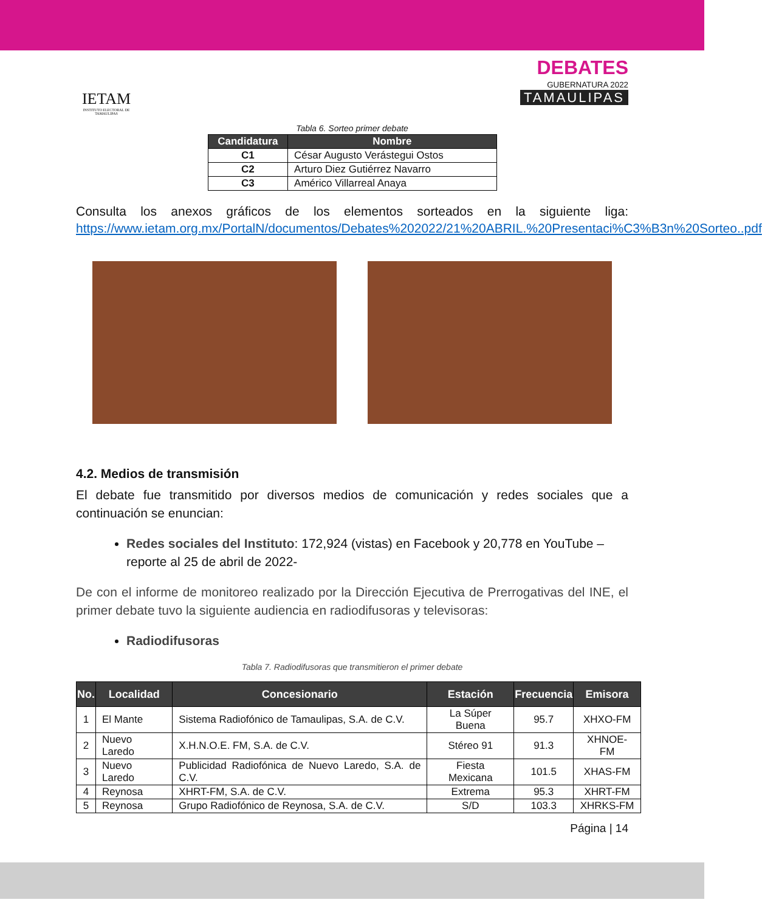IETAM
INSTITUTO ELECTORAL DE TAMAULIPAS
DEBATES
GUBERNATURA 2022
TAMAULIPAS
Tabla 6. Sorteo primer debate
| Candidatura | Nombre |
| --- | --- |
| C1 | César Augusto Verástegui Ostos |
| C2 | Arturo Diez Gutiérrez Navarro |
| C3 | Américo Villarreal Anaya |
Consulta los anexos gráficos de los elementos sorteados en la siguiente liga: https://www.ietam.org.mx/PortalN/documentos/Debates%202022/21%20ABRIL.%20Presentaci%C3%B3n%20Sorteo..pdf
4.2. Medios de transmisión
El debate fue transmitido por diversos medios de comunicación y redes sociales que a continuación se enuncian:
Redes sociales del Instituto: 172,924 (vistas) en Facebook y 20,778 en YouTube –reporte al 25 de abril de 2022-
De con el informe de monitoreo realizado por la Dirección Ejecutiva de Prerrogativas del INE, el primer debate tuvo la siguiente audiencia en radiodifusoras y televisoras:
Radiodifusoras
Tabla 7. Radiodifusoras que transmitieron el primer debate
| No. | Localidad | Concesionario | Estación | Frecuencia | Emisora |
| --- | --- | --- | --- | --- | --- |
| 1 | El Mante | Sistema Radiofónico de Tamaulipas, S.A. de C.V. | La Súper Buena | 95.7 | XHXO-FM |
| 2 | Nuevo Laredo | X.H.N.O.E. FM, S.A. de C.V. | Stéreo 91 | 91.3 | XHNOE-FM |
| 3 | Nuevo Laredo | Publicidad Radiofónica de Nuevo Laredo, S.A. de C.V. | Fiesta Mexicana | 101.5 | XHAS-FM |
| 4 | Reynosa | XHRT-FM, S.A. de C.V. | Extrema | 95.3 | XHRT-FM |
| 5 | Reynosa | Grupo Radiofónico de Reynosa, S.A. de C.V. | S/D | 103.3 | XHRKS-FM |
Página | 14